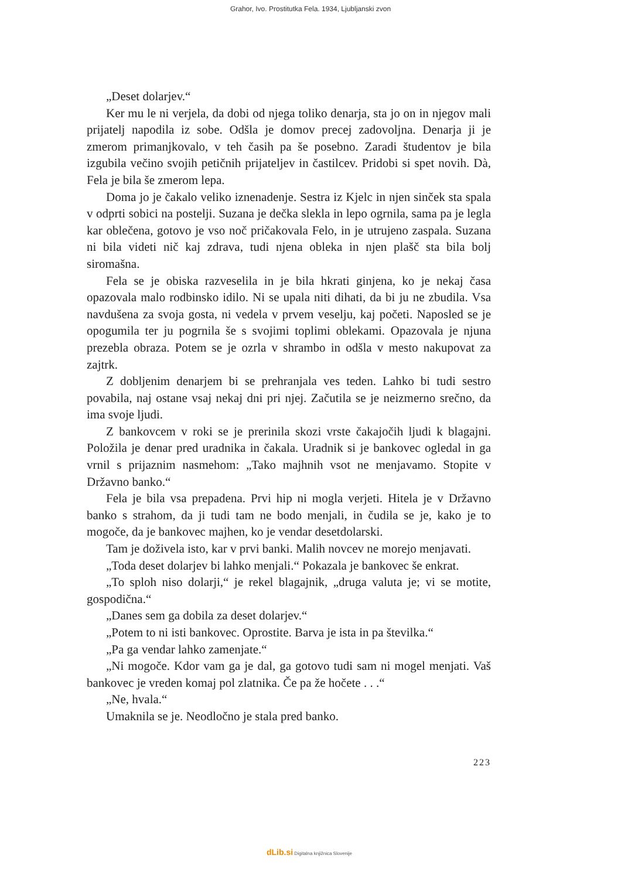Grahor, Ivo. Prostitutka Fela. 1934, Ljubljanski zvon
„Deset dolarjev.“
Ker mu le ni verjela, da dobi od njega toliko denarja, sta jo on in njegov mali prijatelj napodila iz sobe. Odšla je domov precej zadovoljna. Denarja ji je zmerom primanjkovalo, v teh časih pa še posebno. Zaradi študentov je bila izgubila večino svojih petičnih prijateljev in častilcev. Pridobi si spet novih. Dà, Fela je bila še zmerom lepa.
Doma jo je čakalo veliko iznenadenje. Sestra iz Kjelc in njen sinček sta spala v odprti sobici na postelji. Suzana je dečka slekla in lepo ogrnila, sama pa je legla kar oblečena, gotovo je vso noč pričakovala Felo, in je utrujeno zaspala. Suzana ni bila videti nič kaj zdrava, tudi njena obleka in njen plašč sta bila bolj siromašna.
Fela se je obiska razveselila in je bila hkrati ginjena, ko je nekaj časa opazovala malo rodbinsko idilo. Ni se upala niti dihati, da bi ju ne zbudila. Vsa navdušena za svoja gosta, ni vedela v prvem veselju, kaj početi. Naposled se je opogumila ter ju pogrnila še s svojimi toplimi oblekami. Opazovala je njuna prezebla obraza. Potem se je ozrla v shrambo in odšla v mesto nakupovat za zajtrk.
Z dobljenim denarjem bi se prehranjala ves teden. Lahko bi tudi sestro povabila, naj ostane vsaj nekaj dni pri njej. Začutila se je neizmerno srečno, da ima svoje ljudi.
Z bankovcem v roki se je prerinila skozi vrste čakajočih ljudi k blagajni. Položila je denar pred uradnika in čakala. Uradnik si je bankovec ogledal in ga vrnil s prijaznim nasmehom: „Tako majhnih vsot ne menjavamo. Stopite v Državno banko.“
Fela je bila vsa prepadena. Prvi hip ni mogla verjeti. Hitela je v Državno banko s strahom, da ji tudi tam ne bodo menjali, in čudila se je, kako je to mogoče, da je bankovec majhen, ko je vendar desetdolarski.
Tam je doživela isto, kar v prvi banki. Malih novcev ne morejo menjavati.
„Toda deset dolarjev bi lahko menjali.“ Pokazala je bankovec še enkrat.
„To sploh niso dolarji,“ je rekel blagajnik, „druga valuta je; vi se motite, gospodična.“
„Danes sem ga dobila za deset dolarjev.“
„Potem to ni isti bankovec. Oprostite. Barva je ista in pa številka.“
„Pa ga vendar lahko zamenjate.“
„Ni mogoče. Kdor vam ga je dal, ga gotovo tudi sam ni mogel menjati. Vaš bankovec je vreden komaj pol zlatnika. Če pa že hočete . . .“
„Ne, hvala.“
Umaknila se je. Neodločno je stala pred banko.
223
dLib.si Digitalna knjižnica Slovenije